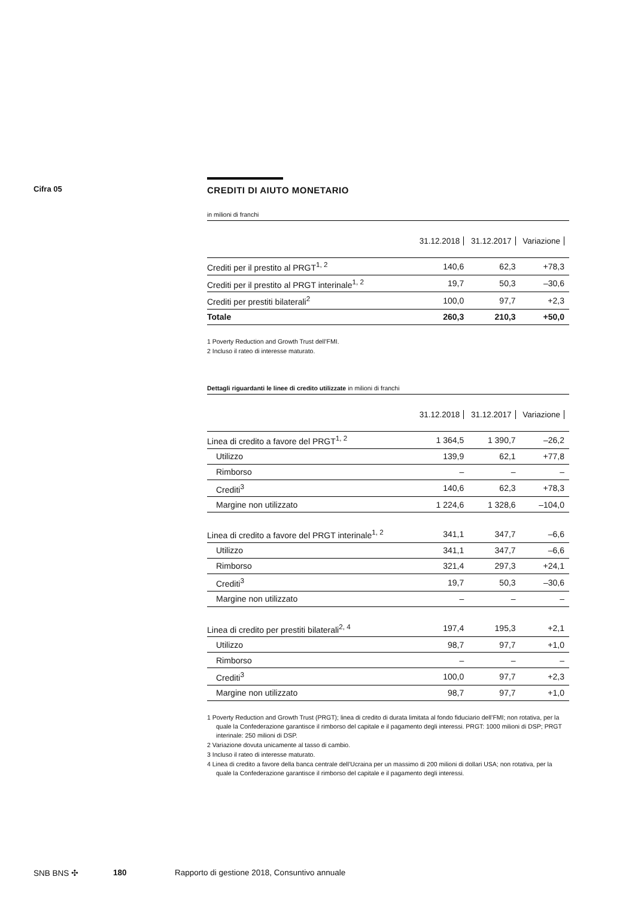Cifra 05
CREDITI DI AIUTO MONETARIO
in milioni di franchi
| | 31.12.2018 | 31.12.2017 | Variazione |
| --- | --- | --- | --- |
| Crediti per il prestito al PRGT<sup>1, 2</sup> | 140,6 | 62,3 | +78,3 |
| Crediti per il prestito al PRGT interinale<sup>1, 2</sup> | 19,7 | 50,3 | –30,6 |
| Crediti per prestiti bilaterali<sup>2</sup> | 100,0 | 97,7 | +2,3 |
| Totale | 260,3 | 210,3 | +50,0 |
1 Poverty Reduction and Growth Trust dell’FMI.
2 Incluso il rateo di interesse maturato.
Dettagli riguardanti le linee di credito utilizzate in milioni di franchi
| | 31.12.2018 | 31.12.2017 | Variazione |
| --- | --- | --- | --- |
| Linea di credito a favore del PRGT<sup>1, 2</sup> | 1 364,5 | 1 390,7 | –26,2 |
| Utilizzo | 139,9 | 62,1 | +77,8 |
| Rimborso | – | – | – |
| Crediti<sup>3</sup> | 140,6 | 62,3 | +78,3 |
| Margine non utilizzato | 1 224,6 | 1 328,6 | –104,0 |
| Linea di credito a favore del PRGT interinale<sup>1, 2</sup> | 341,1 | 347,7 | –6,6 |
| Utilizzo | 341,1 | 347,7 | –6,6 |
| Rimborso | 321,4 | 297,3 | +24,1 |
| Crediti<sup>3</sup> | 19,7 | 50,3 | –30,6 |
| Margine non utilizzato | – | – | – |
| Linea di credito per prestiti bilaterali<sup>2, 4</sup> | 197,4 | 195,3 | +2,1 |
| Utilizzo | 98,7 | 97,7 | +1,0 |
| Rimborso | – | – | – |
| Crediti<sup>3</sup> | 100,0 | 97,7 | +2,3 |
| Margine non utilizzato | 98,7 | 97,7 | +1,0 |
1 Poverty Reduction and Growth Trust (PRGT); linea di credito di durata limitata al fondo fiduciario dell’FMI; non rotativa, per la quale la Confederazione garantisce il rimborso del capitale e il pagamento degli interessi. PRGT: 1000 milioni di DSP; PRGT interinale: 250 milioni di DSP.
2 Variazione dovuta unicamente al tasso di cambio.
3 Incluso il rateo di interesse maturato.
4 Linea di credito a favore della banca centrale dell’Ucraina per un massimo di 200 milioni di dollari USA; non rotativa, per la quale la Confederazione garantisce il rimborso del capitale e il pagamento degli interessi.
SNB BNS ✣ 180 Rapporto di gestione 2018, Consuntivo annuale